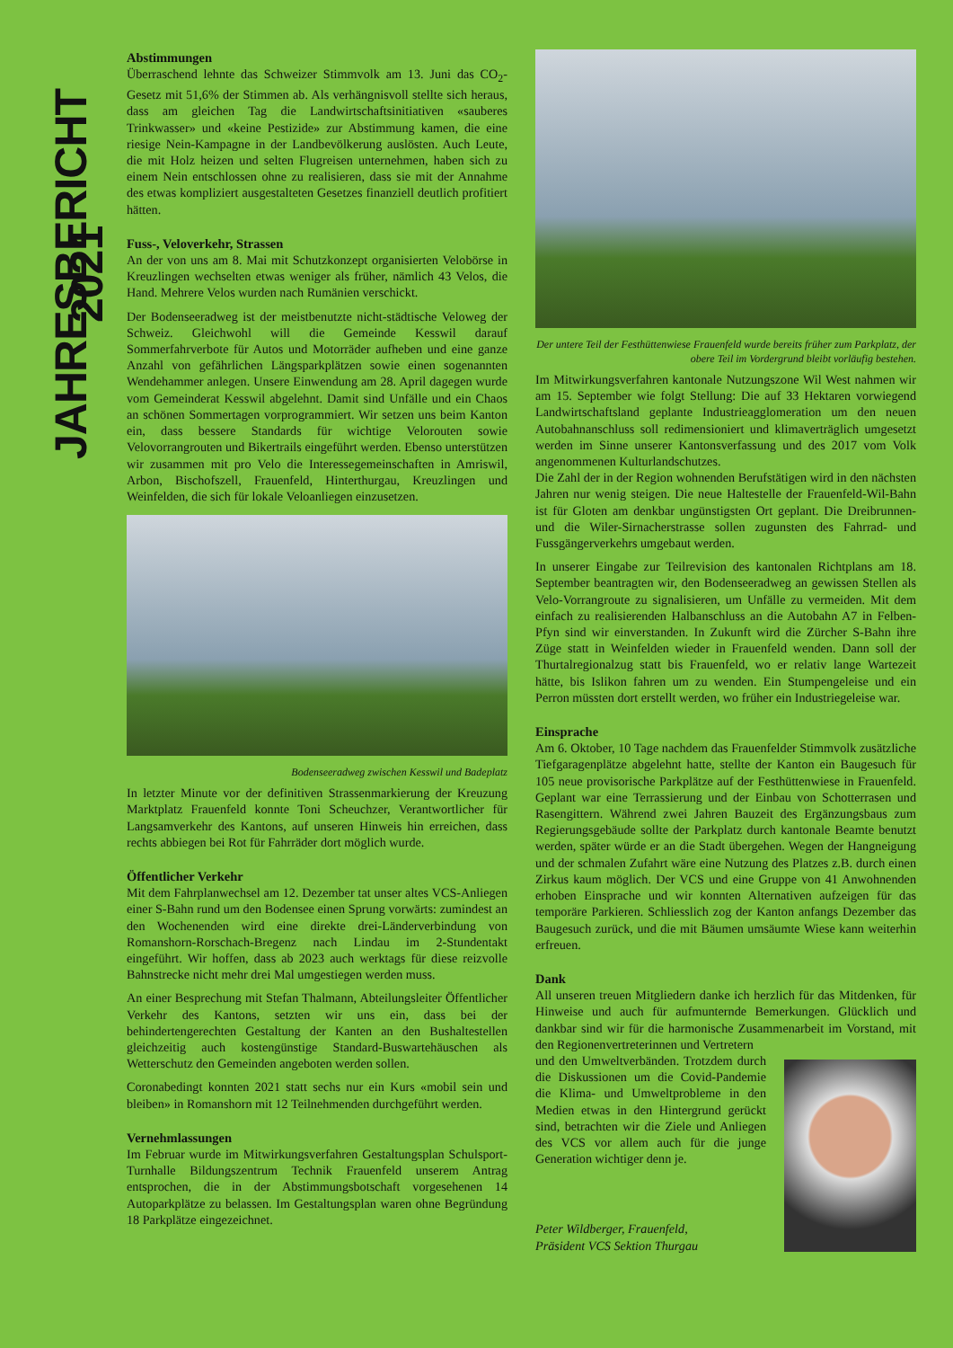JAHRESBERICHT 2021
Abstimmungen
Überraschend lehnte das Schweizer Stimmvolk am 13. Juni das CO<sub>2</sub>-Gesetz mit 51,6% der Stimmen ab. Als verhängnisvoll stellte sich heraus, dass am gleichen Tag die Landwirtschaftsinitiativen «sauberes Trinkwasser» und «keine Pestizide» zur Abstimmung kamen, die eine riesige Nein-Kampagne in der Landbevölkerung auslösten. Auch Leute, die mit Holz heizen und selten Flugreisen unternehmen, haben sich zu einem Nein entschlossen ohne zu realisieren, dass sie mit der Annahme des etwas kompliziert ausgestalteten Gesetzes finanziell deutlich profitiert hätten.
Fuss-, Veloverkehr, Strassen
An der von uns am 8. Mai mit Schutzkonzept organisierten Velobörse in Kreuzlingen wechselten etwas weniger als früher, nämlich 43 Velos, die Hand. Mehrere Velos wurden nach Rumänien verschickt.
Der Bodenseeradweg ist der meistbenutzte nicht-städtische Veloweg der Schweiz. Gleichwohl will die Gemeinde Kesswil darauf Sommerfahrverbote für Autos und Motorräder aufheben und eine ganze Anzahl von gefährlichen Längsparkplätzen sowie einen sogenannten Wendehammer anlegen. Unsere Einwendung am 28. April dagegen wurde vom Gemeinderat Kesswil abgelehnt. Damit sind Unfälle und ein Chaos an schönen Sommertagen vorprogrammiert. Wir setzen uns beim Kanton ein, dass bessere Standards für wichtige Velorouten sowie Velovorrangrouten und Bikertrails eingeführt werden. Ebenso unterstützen wir zusammen mit pro Velo die Interessegemeinschaften in Amriswil, Arbon, Bischofszell, Frauenfeld, Hinterthurgau, Kreuzlingen und Weinfelden, die sich für lokale Veloanliegen einzusetzen.
Bodenseeradweg zwischen Kesswil und Badeplatz
In letzter Minute vor der definitiven Strassenmarkierung der Kreuzung Marktplatz Frauenfeld konnte Toni Scheuchzer, Verantwortlicher für Langsamverkehr des Kantons, auf unseren Hinweis hin erreichen, dass rechts abbiegen bei Rot für Fahrräder dort möglich wurde.
Öffentlicher Verkehr
Mit dem Fahrplanwechsel am 12. Dezember tat unser altes VCS-Anliegen einer S-Bahn rund um den Bodensee einen Sprung vorwärts: zumindest an den Wochenenden wird eine direkte drei-Länderverbindung von Romanshorn-Rorschach-Bregenz nach Lindau im 2-Stundentakt eingeführt. Wir hoffen, dass ab 2023 auch werktags für diese reizvolle Bahnstrecke nicht mehr drei Mal umgestiegen werden muss.
An einer Besprechung mit Stefan Thalmann, Abteilungsleiter Öffentlicher Verkehr des Kantons, setzten wir uns ein, dass bei der behindertengerechten Gestaltung der Kanten an den Bushaltestellen gleichzeitig auch kostengünstige Standard-Buswartehäuschen als Wetterschutz den Gemeinden angeboten werden sollen.
Coronabedingt konnten 2021 statt sechs nur ein Kurs «mobil sein und bleiben» in Romanshorn mit 12 Teilnehmenden durchgeführt werden.
Vernehmlassungen
Im Februar wurde im Mitwirkungsverfahren Gestaltungsplan Schulsport-Turnhalle Bildungszentrum Technik Frauenfeld unserem Antrag entsprochen, die in der Abstimmungsbotschaft vorgesehenen 14 Autoparkplätze zu belassen. Im Gestaltungsplan waren ohne Begründung 18 Parkplätze eingezeichnet.
Der untere Teil der Festhüttenwiese Frauenfeld wurde bereits früher zum Parkplatz, der obere Teil im Vordergrund bleibt vorläufig bestehen.
Im Mitwirkungsverfahren kantonale Nutzungszone Wil West nahmen wir am 15. September wie folgt Stellung: Die auf 33 Hektaren vorwiegend Landwirtschaftsland geplante Industrieagglomeration um den neuen Autobahnanschluss soll redimensioniert und klimaverträglich umgesetzt werden im Sinne unserer Kantonsverfassung und des 2017 vom Volk angenommenen Kulturlandschutzes.
Die Zahl der in der Region wohnenden Berufstätigen wird in den nächsten Jahren nur wenig steigen. Die neue Haltestelle der Frauenfeld-Wil-Bahn ist für Gloten am denkbar ungünstigsten Ort geplant. Die Dreibrunnen- und die Wiler-Sirnacherstrasse sollen zugunsten des Fahrrad- und Fussgängerverkehrs umgebaut werden.
In unserer Eingabe zur Teilrevision des kantonalen Richtplans am 18. September beantragten wir, den Bodenseeradweg an gewissen Stellen als Velo-Vorrangroute zu signalisieren, um Unfälle zu vermeiden. Mit dem einfach zu realisierenden Halbanschluss an die Autobahn A7 in Felben-Pfyn sind wir einverstanden. In Zukunft wird die Zürcher S-Bahn ihre Züge statt in Weinfelden wieder in Frauenfeld wenden. Dann soll der Thurtalregionalzug statt bis Frauenfeld, wo er relativ lange Wartezeit hätte, bis Islikon fahren um zu wenden. Ein Stumpengeleise und ein Perron müssten dort erstellt werden, wo früher ein Industriegeleise war.
Einsprache
Am 6. Oktober, 10 Tage nachdem das Frauenfelder Stimmvolk zusätzliche Tiefgaragenplätze abgelehnt hatte, stellte der Kanton ein Baugesuch für 105 neue provisorische Parkplätze auf der Festhüttenwiese in Frauenfeld. Geplant war eine Terrassierung und der Einbau von Schotterrasen und Rasengittern. Während zwei Jahren Bauzeit des Ergänzungsbaus zum Regierungsgebäude sollte der Parkplatz durch kantonale Beamte benutzt werden, später würde er an die Stadt übergehen. Wegen der Hangneigung und der schmalen Zufahrt wäre eine Nutzung des Platzes z.B. durch einen Zirkus kaum möglich. Der VCS und eine Gruppe von 41 Anwohnenden erhoben Einsprache und wir konnten Alternativen aufzeigen für das temporäre Parkieren. Schliesslich zog der Kanton anfangs Dezember das Baugesuch zurück, und die mit Bäumen umsäumte Wiese kann weiterhin erfreuen.
Dank
All unseren treuen Mitgliedern danke ich herzlich für das Mitdenken, für Hinweise und auch für aufmunternde Bemerkungen. Glücklich und dankbar sind wir für die harmonische Zusammenarbeit im Vorstand, mit den Regionenvertreterinnen und Vertretern
und den Umweltverbänden. Trotzdem durch die Diskussionen um die Covid-Pandemie die Klima- und Umweltprobleme in den Medien etwas in den Hintergrund gerückt sind, betrachten wir die Ziele und Anliegen des VCS vor allem auch für die junge Generation wichtiger denn je.
Peter Wildberger, Frauenfeld,
Präsident VCS Sektion Thurgau